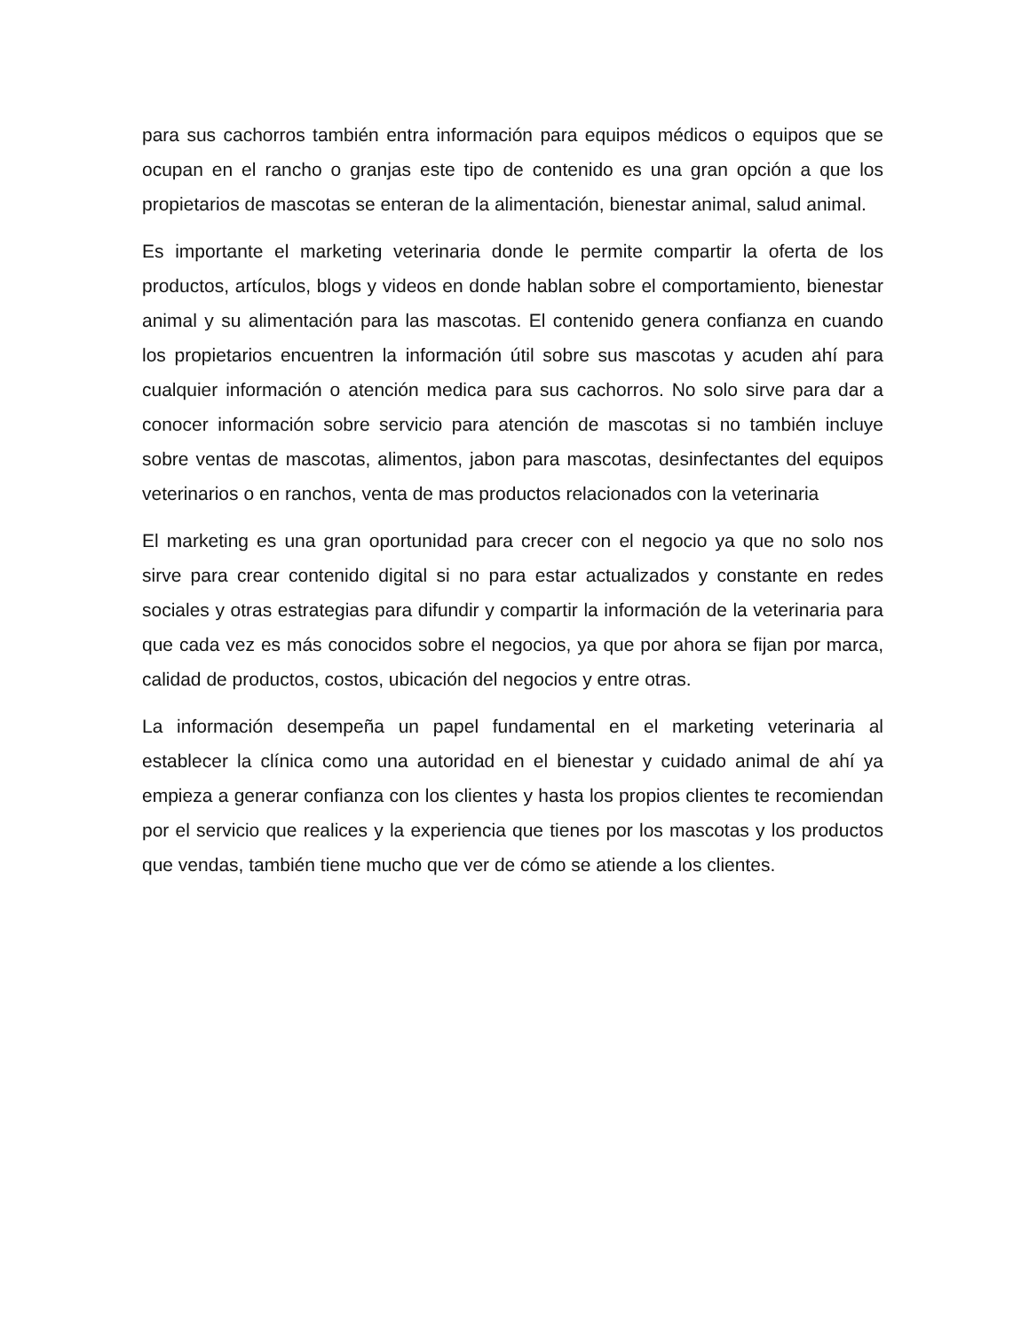para sus cachorros también entra información para equipos médicos o equipos que se ocupan en el rancho o granjas este tipo de contenido es una gran opción a que los propietarios de mascotas se enteran de la alimentación, bienestar animal, salud animal.
Es importante el marketing veterinaria donde le permite compartir la oferta de los productos, artículos, blogs y videos en donde hablan sobre el comportamiento, bienestar animal y su alimentación para las mascotas. El contenido genera confianza en cuando los propietarios encuentren la información útil sobre sus mascotas y acuden ahí para cualquier información o atención medica para sus cachorros. No solo sirve para dar a conocer información sobre servicio para atención de mascotas si no también incluye sobre ventas de mascotas, alimentos, jabon para mascotas, desinfectantes del equipos veterinarios o en ranchos, venta de mas productos relacionados con la veterinaria
El marketing es una gran oportunidad para crecer con el negocio ya que no solo nos sirve para crear contenido digital si no para estar actualizados y constante en redes sociales y otras estrategias para difundir y compartir la información de la veterinaria para que cada vez es más conocidos sobre el negocios, ya que por ahora se fijan por marca, calidad de productos, costos, ubicación del negocios y entre otras.
La información desempeña un papel fundamental en el marketing veterinaria al establecer la clínica como una autoridad en el bienestar y cuidado animal de ahí ya empieza a generar confianza con los clientes y hasta los propios clientes te recomiendan por el servicio que realices y la experiencia que tienes por los mascotas y los productos que vendas, también tiene mucho que ver de cómo se atiende a los clientes.